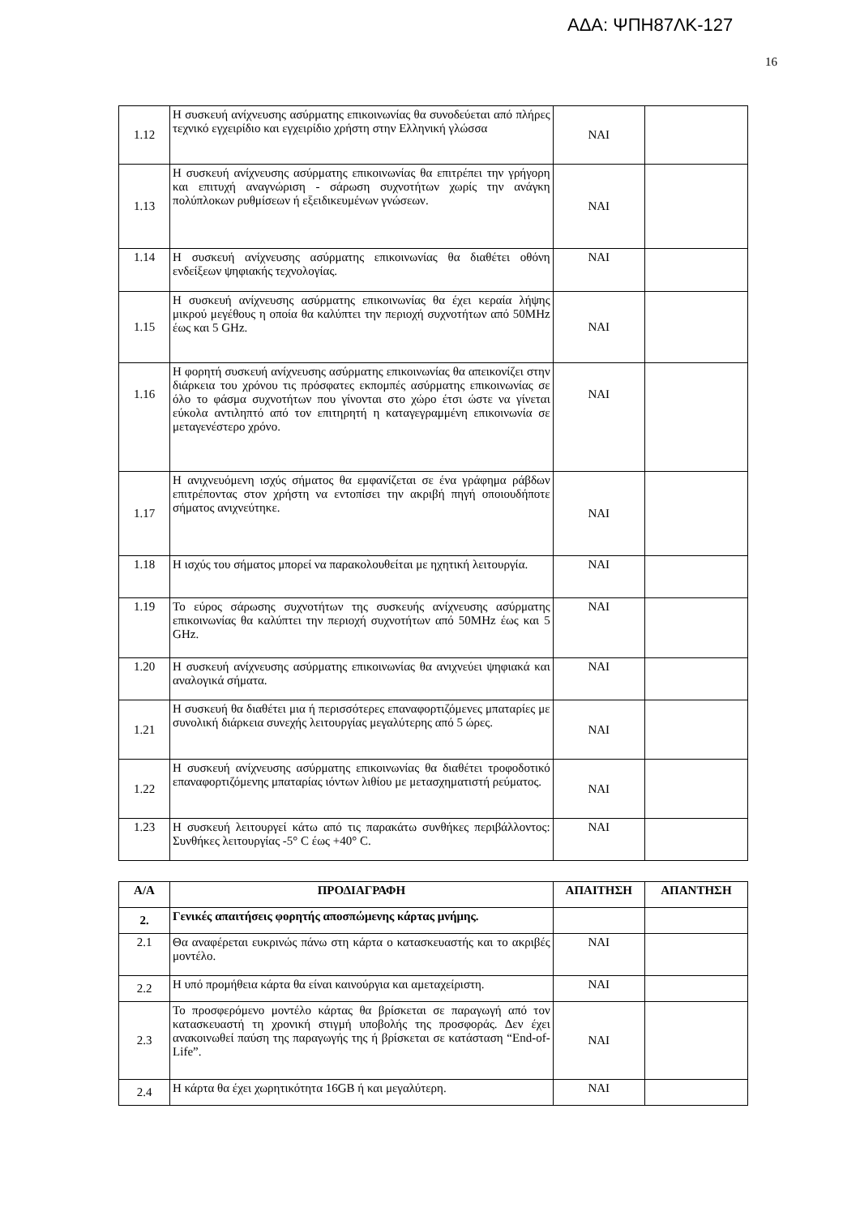ΑΔΑ: ΨΠΗ87ΛΚ-127
16
| 1.12 | Η συσκευή ανίχνευσης ασύρματης επικοινωνίας θα συνοδεύεται από πλήρες τεχνικό εγχειρίδιο και εγχειρίδιο χρήστη στην Ελληνική γλώσσα | ΝΑΙ | |
| 1.13 | Η συσκευή ανίχνευσης ασύρματης επικοινωνίας θα επιτρέπει την γρήγορη και επιτυχή αναγνώριση - σάρωση συχνοτήτων χωρίς την ανάγκη πολύπλοκων ρυθμίσεων ή εξειδικευμένων γνώσεων. | ΝΑΙ | |
| 1.14 | Η συσκευή ανίχνευσης ασύρματης επικοινωνίας θα διαθέτει οθόνη ενδείξεων ψηφιακής τεχνολογίας. | ΝΑΙ | |
| 1.15 | Η συσκευή ανίχνευσης ασύρματης επικοινωνίας θα έχει κεραία λήψης μικρού μεγέθους η οποία θα καλύπτει την περιοχή συχνοτήτων από 50MHz έως και 5 GHz. | ΝΑΙ | |
| 1.16 | Η φορητή συσκευή ανίχνευσης ασύρματης επικοινωνίας θα απεικονίζει στην διάρκεια του χρόνου τις πρόσφατες εκπομπές ασύρματης επικοινωνίας σε όλο το φάσμα συχνοτήτων που γίνονται στο χώρο έτσι ώστε να γίνεται εύκολα αντιληπτό από τον επιτηρητή η καταγεγραμμένη επικοινωνία σε μεταγενέστερο χρόνο. | ΝΑΙ | |
| 1.17 | Η ανιχνευόμενη ισχύς σήματος θα εμφανίζεται σε ένα γράφημα ράβδων επιτρέποντας στον χρήστη να εντοπίσει την ακριβή πηγή οποιουδήποτε σήματος ανιχνεύτηκε. | ΝΑΙ | |
| 1.18 | Η ισχύς του σήματος μπορεί να παρακολουθείται με ηχητική λειτουργία. | ΝΑΙ | |
| 1.19 | Το εύρος σάρωσης συχνοτήτων της συσκευής ανίχνευσης ασύρματης επικοινωνίας θα καλύπτει την περιοχή συχνοτήτων από 50MHz έως και 5 GHz. | ΝΑΙ | |
| 1.20 | Η συσκευή ανίχνευσης ασύρματης επικοινωνίας θα ανιχνεύει ψηφιακά και αναλογικά σήματα. | ΝΑΙ | |
| 1.21 | Η συσκευή θα διαθέτει μια ή περισσότερες επαναφορτιζόμενες μπαταρίες με συνολική διάρκεια συνεχής λειτουργίας μεγαλύτερης από 5 ώρες. | ΝΑΙ | |
| 1.22 | Η συσκευή ανίχνευσης ασύρματης επικοινωνίας θα διαθέτει τροφοδοτικό επαναφορτιζόμενης μπαταρίας ιόντων λιθίου με μετασχηματιστή ρεύματος. | ΝΑΙ | |
| 1.23 | Η συσκευή λειτουργεί κάτω από τις παρακάτω συνθήκες περιβάλλοντος: Συνθήκες λειτουργίας -5° C έως +40° C. | ΝΑΙ | |
| Α/Α | ΠΡΟΔΙΑΓΡΑΦΗ | ΑΠΑΙΤΗΣΗ | ΑΠΑΝΤΗΣΗ |
| --- | --- | --- | --- |
| 2. | Γενικές απαιτήσεις φορητής αποσπώμενης κάρτας μνήμης. | | |
| 2.1 | Θα αναφέρεται ευκρινώς πάνω στη κάρτα ο κατασκευαστής και το ακριβές μοντέλο. | ΝΑΙ | |
| 2.2 | Η υπό προμήθεια κάρτα θα είναι καινούργια και αμεταχείριστη. | ΝΑΙ | |
| 2.3 | Το προσφερόμενο μοντέλο κάρτας θα βρίσκεται σε παραγωγή από τον κατασκευαστή τη χρονική στιγμή υποβολής της προσφοράς. Δεν έχει ανακοινωθεί παύση της παραγωγής της ή βρίσκεται σε κατάσταση “End-of-Life”. | ΝΑΙ | |
| 2.4 | Η κάρτα θα έχει χωρητικότητα 16GB ή και μεγαλύτερη. | ΝΑΙ | |